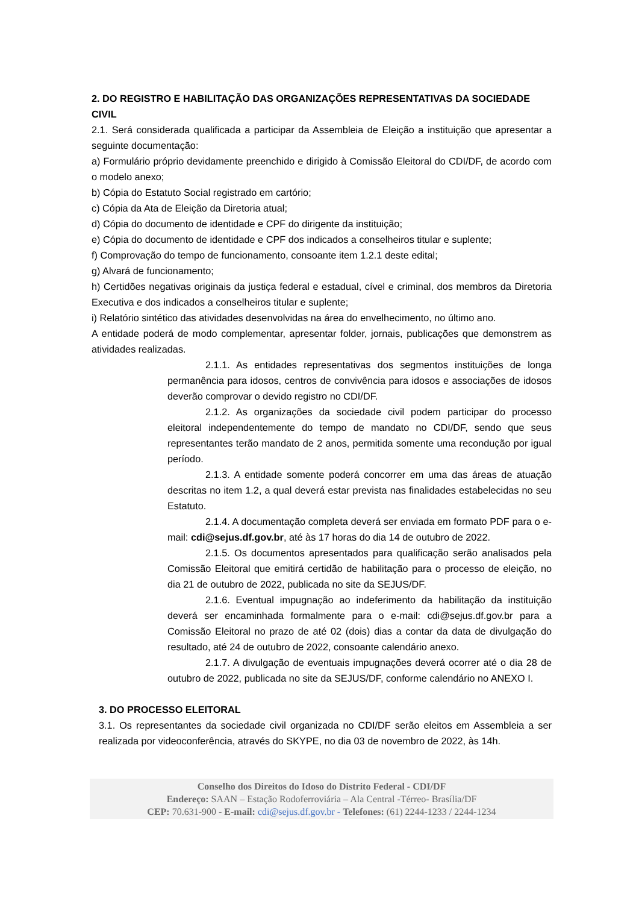2. DO REGISTRO E HABILITAÇÃO DAS ORGANIZAÇÕES REPRESENTATIVAS DA SOCIEDADE CIVIL
2.1. Será considerada qualificada a participar da Assembleia de Eleição a instituição que apresentar a seguinte documentação:
a) Formulário próprio devidamente preenchido e dirigido à Comissão Eleitoral do CDI/DF, de acordo com o modelo anexo;
b) Cópia do Estatuto Social registrado em cartório;
c) Cópia da Ata de Eleição da Diretoria atual;
d) Cópia do documento de identidade e CPF do dirigente da instituição;
e) Cópia do documento de identidade e CPF dos indicados a conselheiros titular e suplente;
f) Comprovação do tempo de funcionamento, consoante item 1.2.1 deste edital;
g) Alvará de funcionamento;
h) Certidões negativas originais da justiça federal e estadual, cível e criminal, dos membros da Diretoria Executiva e dos indicados a conselheiros titular e suplente;
i) Relatório sintético das atividades desenvolvidas na área do envelhecimento, no último ano.
A entidade poderá de modo complementar, apresentar folder, jornais, publicações que demonstrem as atividades realizadas.
2.1.1. As entidades representativas dos segmentos instituições de longa permanência para idosos, centros de convivência para idosos e associações de idosos deverão comprovar o devido registro no CDI/DF.
2.1.2. As organizações da sociedade civil podem participar do processo eleitoral independentemente do tempo de mandato no CDI/DF, sendo que seus representantes terão mandato de 2 anos, permitida somente uma recondução por igual período.
2.1.3. A entidade somente poderá concorrer em uma das áreas de atuação descritas no item 1.2, a qual deverá estar prevista nas finalidades estabelecidas no seu Estatuto.
2.1.4. A documentação completa deverá ser enviada em formato PDF para o e-mail: cdi@sejus.df.gov.br, até às 17 horas do dia 14 de outubro de 2022.
2.1.5. Os documentos apresentados para qualificação serão analisados pela Comissão Eleitoral que emitirá certidão de habilitação para o processo de eleição, no dia 21 de outubro de 2022, publicada no site da SEJUS/DF.
2.1.6. Eventual impugnação ao indeferimento da habilitação da instituição deverá ser encaminhada formalmente para o e-mail: cdi@sejus.df.gov.br para a Comissão Eleitoral no prazo de até 02 (dois) dias a contar da data de divulgação do resultado, até 24 de outubro de 2022, consoante calendário anexo.
2.1.7. A divulgação de eventuais impugnações deverá ocorrer até o dia 28 de outubro de 2022, publicada no site da SEJUS/DF, conforme calendário no ANEXO I.
3. DO PROCESSO ELEITORAL
3.1. Os representantes da sociedade civil organizada no CDI/DF serão eleitos em Assembleia a ser realizada por videoconferência, através do SKYPE, no dia 03 de novembro de 2022, às 14h.
Conselho dos Direitos do Idoso do Distrito Federal - CDI/DF
Endereço: SAAN – Estação Rodoferroviária – Ala Central -Térreo- Brasília/DF
CEP: 70.631-900 - E-mail: cdi@sejus.df.gov.br - Telefones: (61) 2244-1233 / 2244-1234